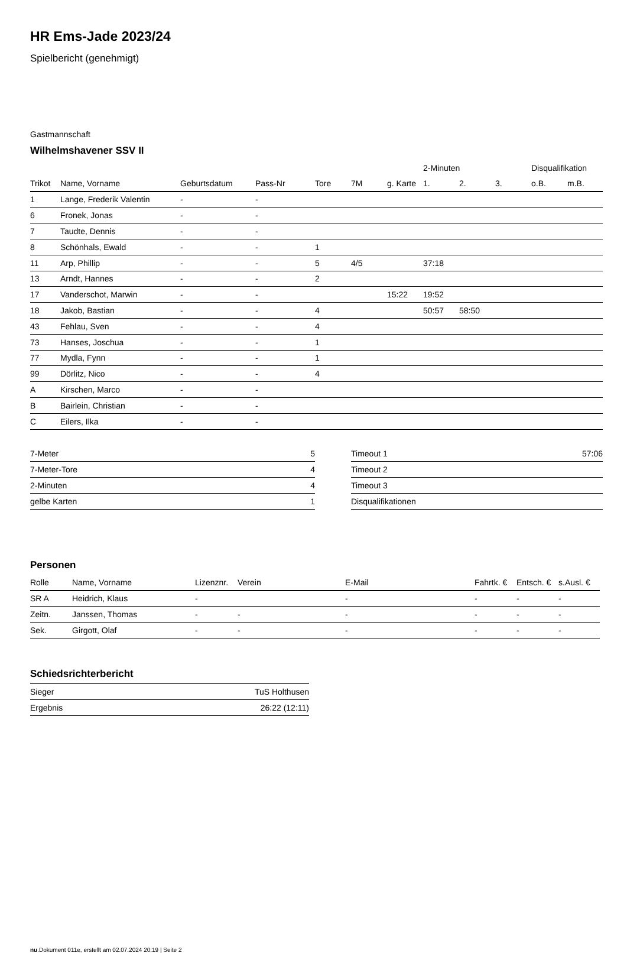HR Ems-Jade 2023/24
Spielbericht (genehmigt)
Gastmannschaft
Wilhelmshavener SSV II
| | | | | | | | 2-Minuten | | | Disqualifikation | |
| --- | --- | --- | --- | --- | --- | --- | --- | --- | --- | --- | --- |
| Trikot | Name, Vorname | Geburtsdatum | Pass-Nr | Tore | 7M | g. Karte | 1. | 2. | 3. | o.B. | m.B. |
| 1 | Lange, Frederik Valentin | - | - | | | | | | | | |
| 6 | Fronek, Jonas | - | - | | | | | | | | |
| 7 | Taudte, Dennis | - | - | | | | | | | | |
| 8 | Schönhals, Ewald | - | - | 1 | | | | | | | |
| 11 | Arp, Phillip | - | - | 5 | 4/5 | | 37:18 | | | | |
| 13 | Arndt, Hannes | - | - | 2 | | | | | | | |
| 17 | Vanderschot, Marwin | - | - | | | 15:22 | 19:52 | | | | |
| 18 | Jakob, Bastian | - | - | 4 | | | 50:57 | 58:50 | | | |
| 43 | Fehlau, Sven | - | - | 4 | | | | | | | |
| 73 | Hanses, Joschua | - | - | 1 | | | | | | | |
| 77 | Mydla, Fynn | - | - | 1 | | | | | | | |
| 99 | Dörlitz, Nico | - | - | 4 | | | | | | | |
| A | Kirschen, Marco | - | - | | | | | | | | |
| B | Bairlein, Christian | - | - | | | | | | | | |
| C | Eilers, Ilka | - | - | | | | | | | | |
| 7-Meter | 5 |
| 7-Meter-Tore | 4 |
| 2-Minuten | 4 |
| gelbe Karten | 1 |
| Timeout 1 | 57:06 |
| Timeout 2 | |
| Timeout 3 | |
| Disqualifikationen | |
Personen
| Rolle | Name, Vorname | Lizenznr. | Verein | E-Mail | Fahrtk. € | Entsch. € | s.Ausl. € |
| --- | --- | --- | --- | --- | --- | --- | --- |
| SR A | Heidrich, Klaus | - | | - | - | - | - |
| Zeitn. | Janssen, Thomas | - | - | - | - | - | - |
| Sek. | Girgott, Olaf | - | - | - | - | - | - |
Schiedsrichterbericht
| Sieger | TuS Holthusen |
| Ergebnis | 26:22 (12:11) |
nu.Dokument 011e, erstellt am 02.07.2024 20:19 | Seite 2